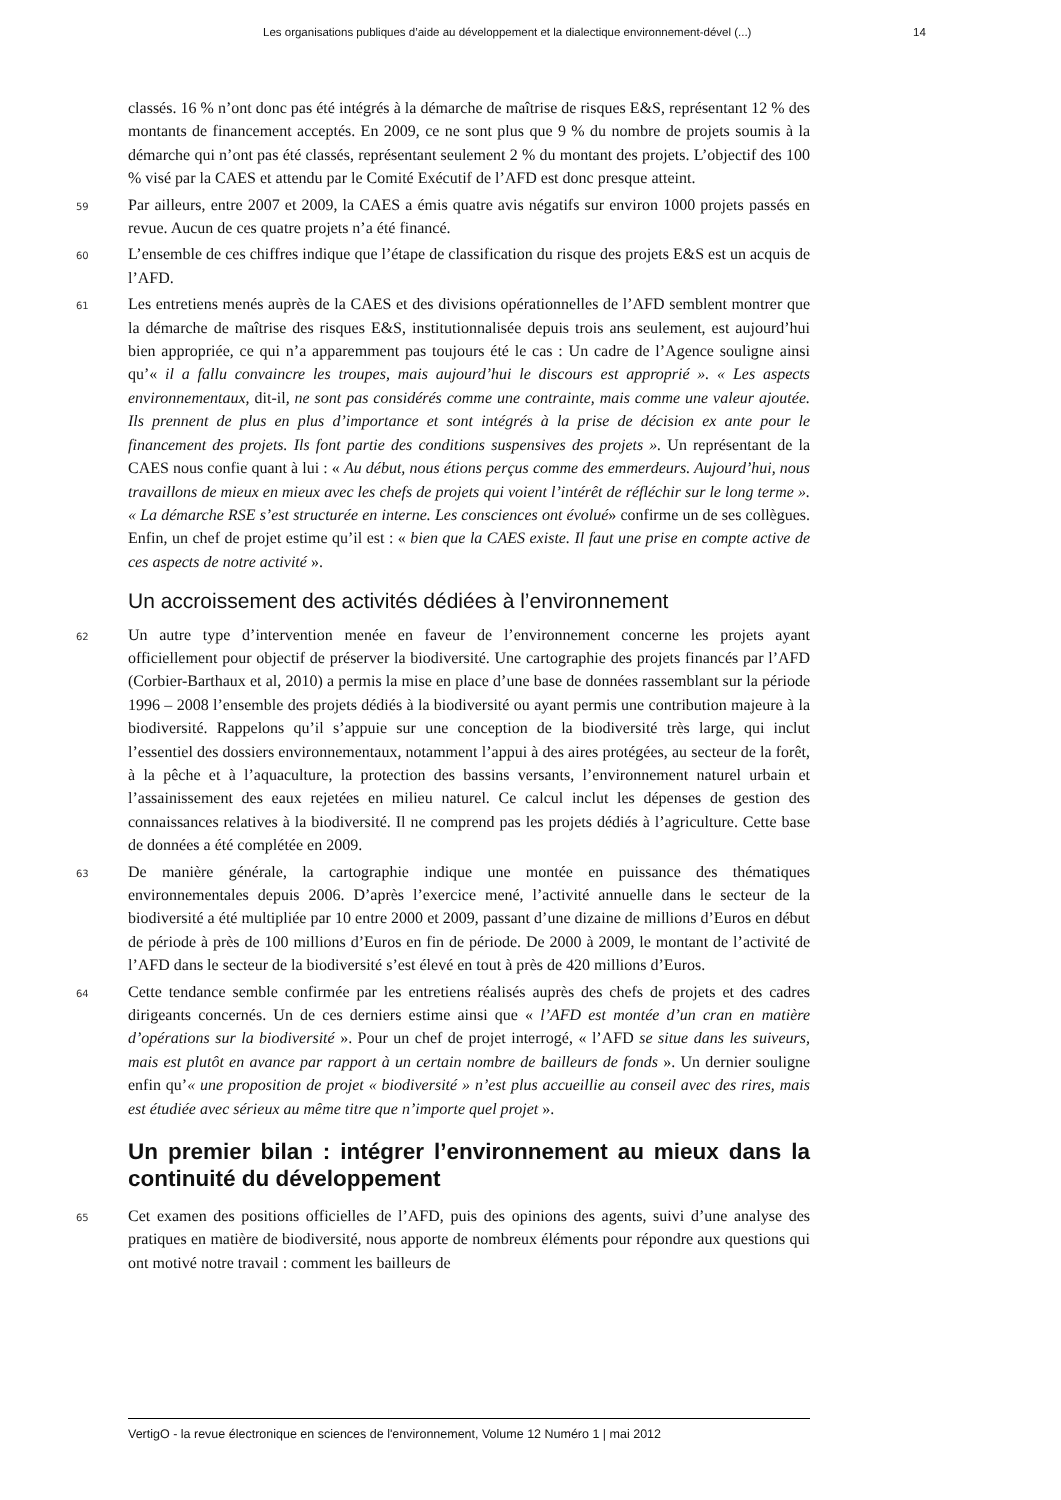Les organisations publiques d’aide au développement et la dialectique environnement-dével (...) 14
classés. 16 % n’ont donc pas été intégrés à la démarche de maîtrise de risques E&S, représentant 12 % des montants de financement acceptés. En 2009, ce ne sont plus que 9 % du nombre de projets soumis à la démarche qui n’ont pas été classés, représentant seulement 2 % du montant des projets. L’objectif des 100 % visé par la CAES et attendu par le Comité Exécutif de l’AFD est donc presque atteint.
59 Par ailleurs, entre 2007 et 2009, la CAES a émis quatre avis négatifs sur environ 1000 projets passés en revue. Aucun de ces quatre projets n’a été financé.
60 L’ensemble de ces chiffres indique que l’étape de classification du risque des projets E&S est un acquis de l’AFD.
61 Les entretiens menés auprès de la CAES et des divisions opérationnelles de l’AFD semblent montrer que la démarche de maîtrise des risques E&S, institutionnalisée depuis trois ans seulement, est aujourd’hui bien appropriée, ce qui n’a apparemment pas toujours été le cas : Un cadre de l’Agence souligne ainsi qu’« il a fallu convaincre les troupes, mais aujourd’hui le discours est approprié ». « Les aspects environnementaux, dit-il, ne sont pas considérés comme une contrainte, mais comme une valeur ajoutée. Ils prennent de plus en plus d’importance et sont intégrés à la prise de décision ex ante pour le financement des projets. Ils font partie des conditions suspensives des projets ». Un représentant de la CAES nous confie quant à lui : « Au début, nous étions perçus comme des emmerdeurs. Aujourd’hui, nous travaillons de mieux en mieux avec les chefs de projets qui voient l’intérêt de réfléchir sur le long terme ». « La démarche RSE s’est structurée en interne. Les consciences ont évolué» confirme un de ses collègues. Enfin, un chef de projet estime qu’il est : « bien que la CAES existe. Il faut une prise en compte active de ces aspects de notre activité ».
Un accroissement des activités dédiées à l’environnement
62 Un autre type d’intervention menée en faveur de l’environnement concerne les projets ayant officiellement pour objectif de préserver la biodiversité. Une cartographie des projets financés par l’AFD (Corbier-Barthaux et al, 2010) a permis la mise en place d’une base de données rassemblant sur la période 1996 – 2008 l’ensemble des projets dédiés à la biodiversité ou ayant permis une contribution majeure à la biodiversité. Rappelons qu’il s’appuie sur une conception de la biodiversité très large, qui inclut l’essentiel des dossiers environnementaux, notamment l’appui à des aires protégées, au secteur de la forêt, à la pêche et à l’aquaculture, la protection des bassins versants, l’environnement naturel urbain et l’assainissement des eaux rejetées en milieu naturel. Ce calcul inclut les dépenses de gestion des connaissances relatives à la biodiversité. Il ne comprend pas les projets dédiés à l’agriculture. Cette base de données a été complétée en 2009.
63 De manière générale, la cartographie indique une montée en puissance des thématiques environnementales depuis 2006. D’après l’exercice mené, l’activité annuelle dans le secteur de la biodiversité a été multipliée par 10 entre 2000 et 2009, passant d’une dizaine de millions d’Euros en début de période à près de 100 millions d’Euros en fin de période. De 2000 à 2009, le montant de l’activité de l’AFD dans le secteur de la biodiversité s’est élevé en tout à près de 420 millions d’Euros.
64 Cette tendance semble confirmée par les entretiens réalisés auprès des chefs de projets et des cadres dirigeants concernés. Un de ces derniers estime ainsi que « l’AFD est montée d’un cran en matière d’opérations sur la biodiversité ». Pour un chef de projet interrogé, « l’AFD se situe dans les suiveurs, mais est plutôt en avance par rapport à un certain nombre de bailleurs de fonds ». Un dernier souligne enfin qu’« une proposition de projet « biodiversité » n’est plus accueillie au conseil avec des rires, mais est étudiée avec sérieux au même titre que n’importe quel projet ».
Un premier bilan : intégrer l’environnement au mieux dans la continuité du développement
65 Cet examen des positions officielles de l’AFD, puis des opinions des agents, suivi d’une analyse des pratiques en matière de biodiversité, nous apporte de nombreux éléments pour répondre aux questions qui ont motivé notre travail : comment les bailleurs de
VertigO - la revue électronique en sciences de l'environnement, Volume 12 Numéro 1 | mai 2012